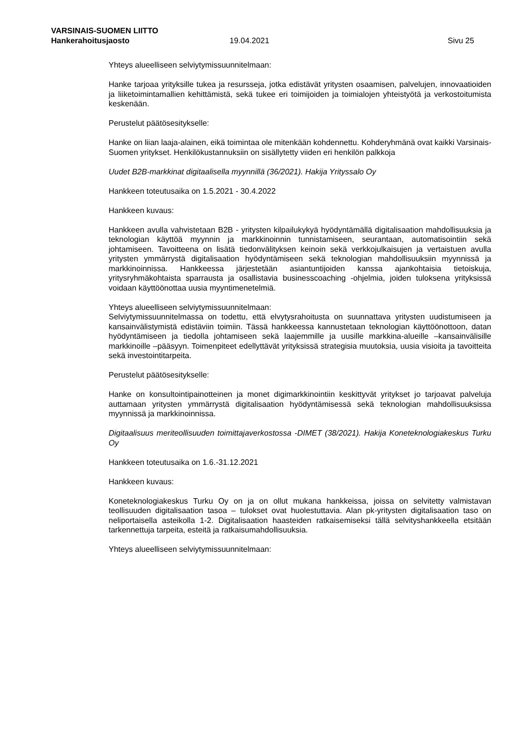VARSINAIS-SUOMEN LIITTO
Hankerahoitusjaosto 19.04.2021 Sivu 25
Yhteys alueelliseen selviytymissuunnitelmaan:
Hanke tarjoaa yrityksille tukea ja resursseja, jotka edistävät yritysten osaamisen, palvelujen, innovaatioiden ja liiketoimintamallien kehittämistä, sekä tukee eri toimijoiden ja toimialojen yhteistyötä ja verkostoitumista keskenään.
Perustelut päätösesitykselle:
Hanke on liian laaja-alainen, eikä toimintaa ole mitenkään kohdennettu. Kohderyhmänä ovat kaikki Varsinais-Suomen yritykset. Henkilökustannuksiin on sisällytetty viiden eri henkilön palkkoja
Uudet B2B-markkinat digitaalisella myynnillä (36/2021). Hakija Yrityssalo Oy
Hankkeen toteutusaika on 1.5.2021 - 30.4.2022
Hankkeen kuvaus:
Hankkeen avulla vahvistetaan B2B - yritysten kilpailukykyä hyödyntämällä digitalisaation mahdollisuuksia ja teknologian käyttöä myynnin ja markkinoinnin tunnistamiseen, seurantaan, automatisointiin sekä johtamiseen. Tavoitteena on lisätä tiedonvälityksen keinoin sekä verkkojulkaisujen ja vertaistuen avulla yritysten ymmärrystä digitalisaation hyödyntämiseen sekä teknologian mahdollisuuksiin myynnissä ja markkinoinnissa. Hankkeessa järjestetään asiantuntijoiden kanssa ajankohtaisia tietoiskuja, yritysryhmäkohtaista sparrausta ja osallistavia businesscoaching -ohjelmia, joiden tuloksena yrityksissä voidaan käyttöönottaa uusia myyntimenetelmiä.
Yhteys alueelliseen selviytymissuunnitelmaan:
Selviytymissuunnitelmassa on todettu, että elvytysrahoitusta on suunnattava yritysten uudistumiseen ja kansainvälistymistä edistäviin toimiin. Tässä hankkeessa kannustetaan teknologian käyttöönottoon, datan hyödyntämiseen ja tiedolla johtamiseen sekä laajemmille ja uusille markkina-alueille –kansainvälisille markkinoille –pääsyyn. Toimenpiteet edellyttävät yrityksissä strategisia muutoksia, uusia visioita ja tavoitteita sekä investointitarpeita.
Perustelut päätösesitykselle:
Hanke on konsultointipainotteinen ja monet digimarkkinointiin keskittyvät yritykset jo tarjoavat palveluja auttamaan yritysten ymmärrystä digitalisaation hyödyntämisessä sekä teknologian mahdollisuuksissa myynnissä ja markkinoinnissa.
Digitaalisuus meriteollisuuden toimittajaverkostossa -DIMET (38/2021). Hakija Koneteknologiakeskus Turku Oy
Hankkeen toteutusaika on 1.6.-31.12.2021
Hankkeen kuvaus:
Koneteknologiakeskus Turku Oy on ja on ollut mukana hankkeissa, joissa on selvitetty valmistavan teollisuuden digitalisaation tasoa – tulokset ovat huolestuttavia. Alan pk-yritysten digitalisaation taso on neliportaisella asteikolla 1-2. Digitalisaation haasteiden ratkaisemiseksi tällä selvityshankkeella etsitään tarkennettuja tarpeita, esteitä ja ratkaisumahdollisuuksia.
Yhteys alueelliseen selviytymissuunnitelmaan: